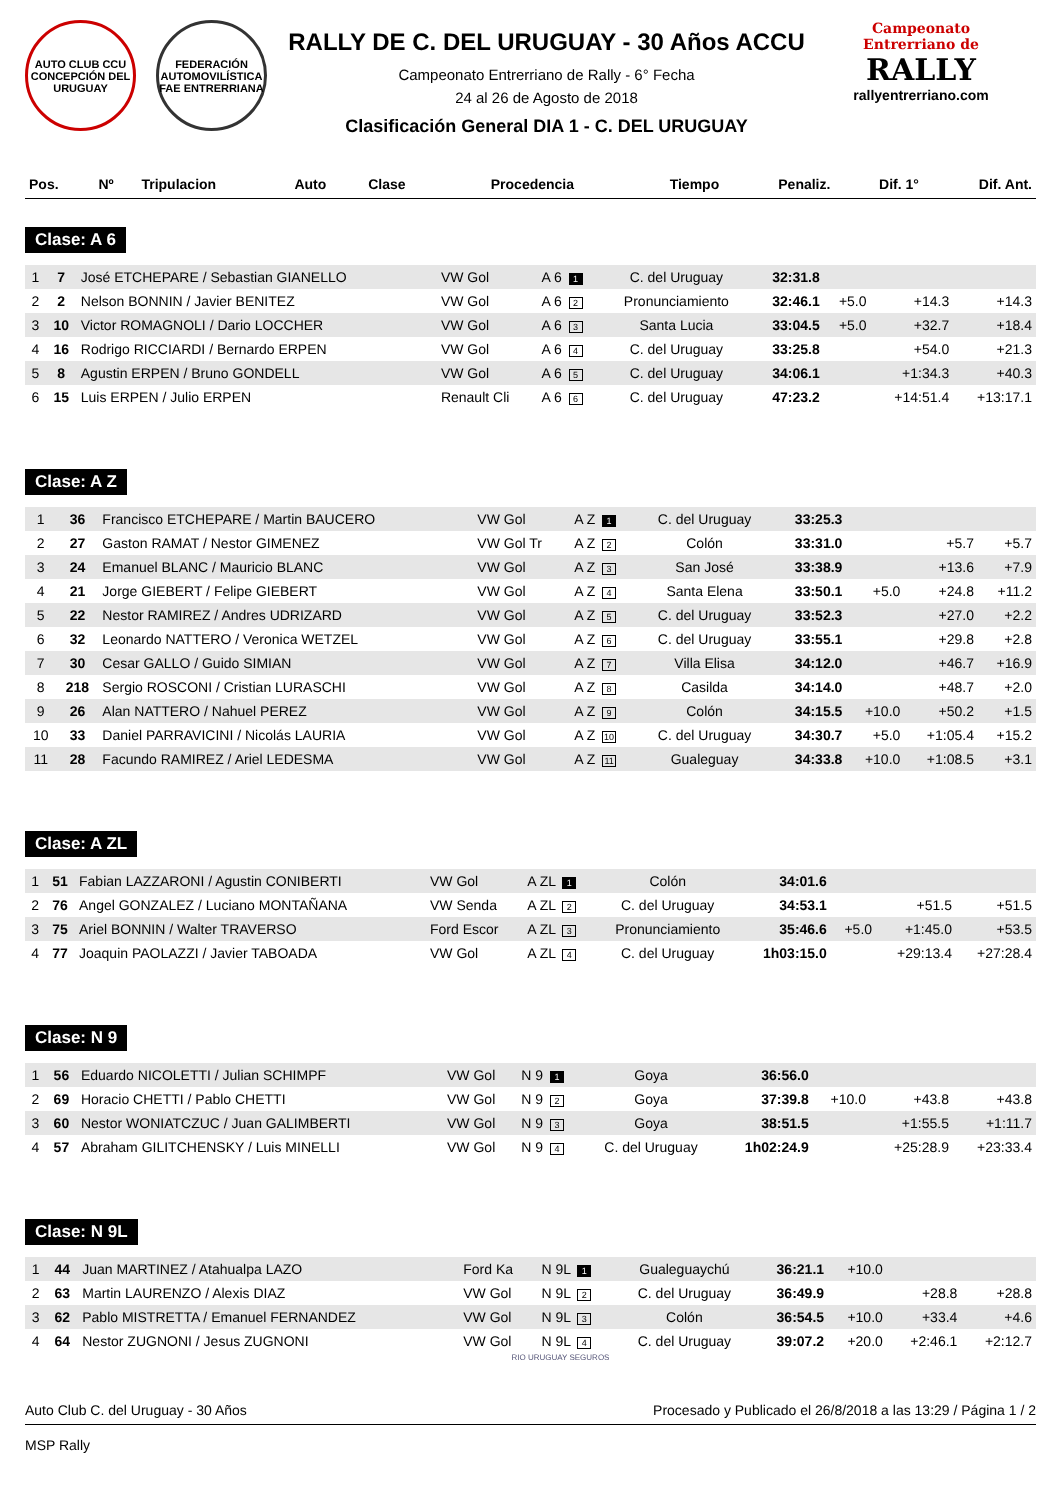AUTO CLUB CCU CONCEPCIÓN DEL URUGUAY
FEDERACIÓN AUTOMOVILÍSTICA FAE ENTRERRIANA
RALLY DE C. DEL URUGUAY - 30 Años ACCU
Campeonato Entrerriano de Rally - 6° Fecha
24 al 26 de Agosto de 2018
Clasificación General DIA 1 - C. DEL URUGUAY
Campeonato
Entrerriano de
RALLY
rallyentrerriano.com
| Pos. | Nº | Tripulacion | Auto | Clase | Procedencia | Tiempo | Penaliz. | Dif. 1° | Dif. Ant. |
| --- | --- | --- | --- | --- | --- | --- | --- | --- | --- |
Clase: A 6
| 1 | 7 | José ETCHEPARE / Sebastian GIANELLO | VW Gol | A 6 1 | C. del Uruguay | 32:31.8 | | | |
| 2 | 2 | Nelson BONNIN / Javier BENITEZ | VW Gol | A 6 2 | Pronunciamiento | 32:46.1 | +5.0 | +14.3 | +14.3 |
| 3 | 10 | Victor ROMAGNOLI / Dario LOCCHER | VW Gol | A 6 3 | Santa Lucia | 33:04.5 | +5.0 | +32.7 | +18.4 |
| 4 | 16 | Rodrigo RICCIARDI / Bernardo ERPEN | VW Gol | A 6 4 | C. del Uruguay | 33:25.8 | | +54.0 | +21.3 |
| 5 | 8 | Agustin ERPEN / Bruno GONDELL | VW Gol | A 6 5 | C. del Uruguay | 34:06.1 | | +1:34.3 | +40.3 |
| 6 | 15 | Luis ERPEN / Julio ERPEN | Renault Cli | A 6 6 | C. del Uruguay | 47:23.2 | | +14:51.4 | +13:17.1 |
Clase: A Z
| 1 | 36 | Francisco ETCHEPARE / Martin BAUCERO | VW Gol | A Z 1 | C. del Uruguay | 33:25.3 | | | |
| 2 | 27 | Gaston RAMAT / Nestor GIMENEZ | VW Gol Tr | A Z 2 | Colón | 33:31.0 | | +5.7 | +5.7 |
| 3 | 24 | Emanuel BLANC / Mauricio BLANC | VW Gol | A Z 3 | San José | 33:38.9 | | +13.6 | +7.9 |
| 4 | 21 | Jorge GIEBERT / Felipe GIEBERT | VW Gol | A Z 4 | Santa Elena | 33:50.1 | +5.0 | +24.8 | +11.2 |
| 5 | 22 | Nestor RAMIREZ / Andres UDRIZARD | VW Gol | A Z 5 | C. del Uruguay | 33:52.3 | | +27.0 | +2.2 |
| 6 | 32 | Leonardo NATTERO / Veronica WETZEL | VW Gol | A Z 6 | C. del Uruguay | 33:55.1 | | +29.8 | +2.8 |
| 7 | 30 | Cesar GALLO / Guido SIMIAN | VW Gol | A Z 7 | Villa Elisa | 34:12.0 | | +46.7 | +16.9 |
| 8 | 218 | Sergio ROSCONI / Cristian LURASCHI | VW Gol | A Z 8 | Casilda | 34:14.0 | | +48.7 | +2.0 |
| 9 | 26 | Alan NATTERO / Nahuel PEREZ | VW Gol | A Z 9 | Colón | 34:15.5 | +10.0 | +50.2 | +1.5 |
| 10 | 33 | Daniel PARRAVICINI / Nicolás LAURIA | VW Gol | A Z 10 | C. del Uruguay | 34:30.7 | +5.0 | +1:05.4 | +15.2 |
| 11 | 28 | Facundo RAMIREZ / Ariel LEDESMA | VW Gol | A Z 11 | Gualeguay | 34:33.8 | +10.0 | +1:08.5 | +3.1 |
Clase: A ZL
| 1 | 51 | Fabian LAZZARONI / Agustin CONIBERTI | VW Gol | A ZL 1 | Colón | 34:01.6 | | | |
| 2 | 76 | Angel GONZALEZ / Luciano MONTAÑANA | VW Senda | A ZL 2 | C. del Uruguay | 34:53.1 | | +51.5 | +51.5 |
| 3 | 75 | Ariel BONNIN / Walter TRAVERSO | Ford Escor | A ZL 3 | Pronunciamiento | 35:46.6 | +5.0 | +1:45.0 | +53.5 |
| 4 | 77 | Joaquin PAOLAZZI / Javier TABOADA | VW Gol | A ZL 4 | C. del Uruguay | 1h03:15.0 | | +29:13.4 | +27:28.4 |
Clase: N 9
| 1 | 56 | Eduardo NICOLETTI / Julian SCHIMPF | VW Gol | N 9 1 | Goya | 36:56.0 | | | |
| 2 | 69 | Horacio CHETTI / Pablo CHETTI | VW Gol | N 9 2 | Goya | 37:39.8 | +10.0 | +43.8 | +43.8 |
| 3 | 60 | Nestor WONIATCZUC / Juan GALIMBERTI | VW Gol | N 9 3 | Goya | 38:51.5 | | +1:55.5 | +1:11.7 |
| 4 | 57 | Abraham GILITCHENSKY / Luis MINELLI | VW Gol | N 9 4 | C. del Uruguay | 1h02:24.9 | | +25:28.9 | +23:33.4 |
Clase: N 9L
| 1 | 44 | Juan MARTINEZ / Atahualpa LAZO | Ford Ka | N 9L 1 | Gualeguaychú | 36:21.1 | +10.0 | | |
| 2 | 63 | Martin LAURENZO / Alexis DIAZ | VW Gol | N 9L 2 | C. del Uruguay | 36:49.9 | | +28.8 | +28.8 |
| 3 | 62 | Pablo MISTRETTA / Emanuel FERNANDEZ | VW Gol | N 9L 3 | Colón | 36:54.5 | +10.0 | +33.4 | +4.6 |
| 4 | 64 | Nestor ZUGNONI / Jesus ZUGNONI | VW Gol | N 9L 4 | C. del Uruguay | 39:07.2 | +20.0 | +2:46.1 | +2:12.7 |
RIO URUGUAY SEGUROS
Auto Club C. del Uruguay - 30 Años Procesado y Publicado el 26/8/2018 a las 13:29 / Página 1 / 2
MSP Rally